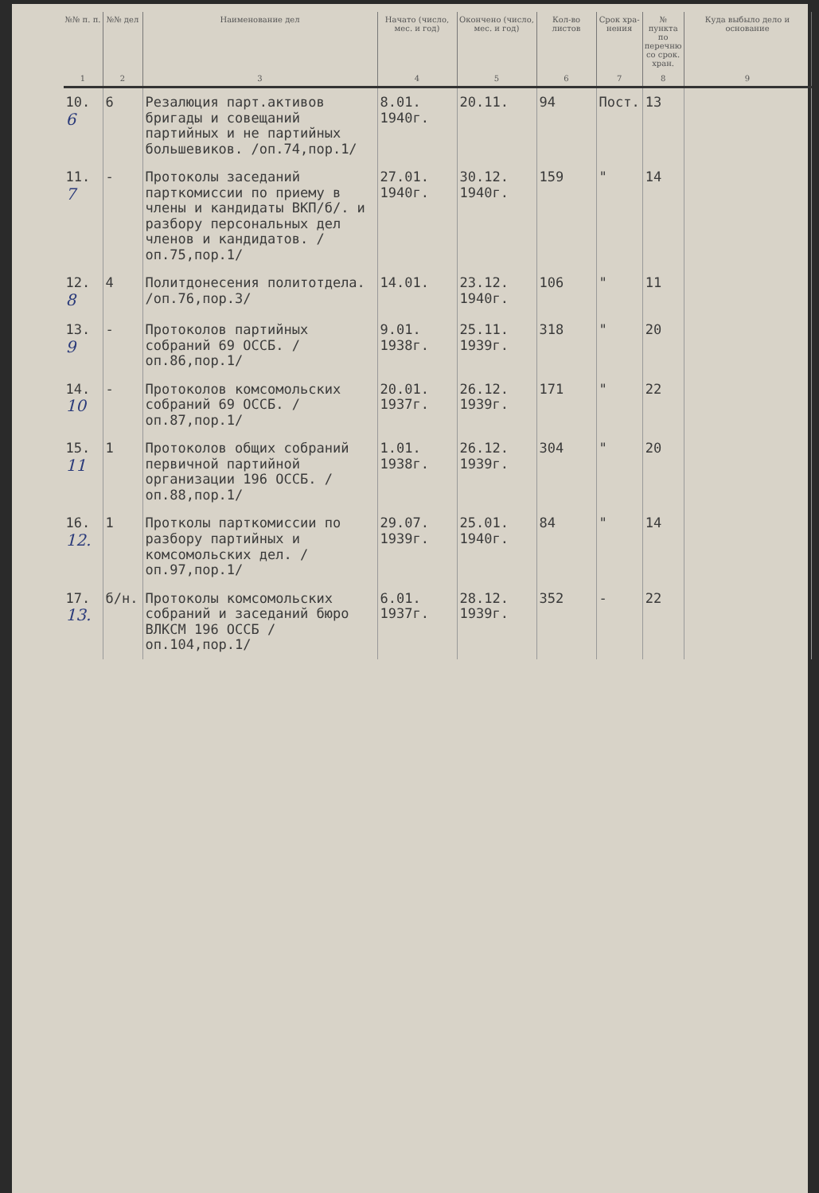| №№ п. п. | №№ дел | Наименование дел | Начато (число, мес. и год) | Окончено (число, мес. и год) | Кол-во листов | Срок хра­нения | № пункта по перечню со срок. хран. | Куда выбыло дело и основание |
| --- | --- | --- | --- | --- | --- | --- | --- | --- |
| 1 | 2 | 3 | 4 | 5 | 6 | 7 | 8 | 9 |
| 10. 6 | 6 | Резалюция парт.активов бригады и совещаний партийных и не партийных большевиков. /оп.74,пор.1/ | 8.01. 1940г. | 20.11. | 94 | Пост. | 13 | |
| 11. 7 | - | Протоколы заседаний парткомиссии по приему в члены и кандидаты ВКП/б/. и разбору персональных дел членов и кандидатов. /оп.75,пор.1/ | 27.01. 1940г. | 30.12. 1940г. | 159 | " | 14 | |
| 12. 8 | 4 | Политдонесения политотдела. /оп.76,пор.3/ | 14.01. | 23.12. 1940г. | 106 | " | 11 | |
| 13. 9 | - | Протоколов партийных собраний 69 ОССБ. /оп.86,пор.1/ | 9.01. 1938г. | 25.11. 1939г. | 318 | " | 20 | |
| 14. 10 | - | Протоколов комсомольских собраний 69 ОССБ. /оп.87,пор.1/ | 20.01. 1937г. | 26.12. 1939г. | 171 | " | 22 | |
| 15. 11 | 1 | Протоколов общих собраний первичной партийной организации 196 ОССБ. /оп.88,пор.1/ | 1.01. 1938г. | 26.12. 1939г. | 304 | " | 20 | |
| 16. 12. | 1 | Протколы парткомиссии по разбору партийных и комсомольских дел. /оп.97,пор.1/ | 29.07. 1939г. | 25.01. 1940г. | 84 | " | 14 | |
| 17. 13. | б/н. | Протоколы комсомольских собраний и заседаний бюро ВЛКСМ 196 ОССБ /оп.104,пор.1/ | 6.01. 1937г. | 28.12. 1939г. | 352 | - | 22 | |